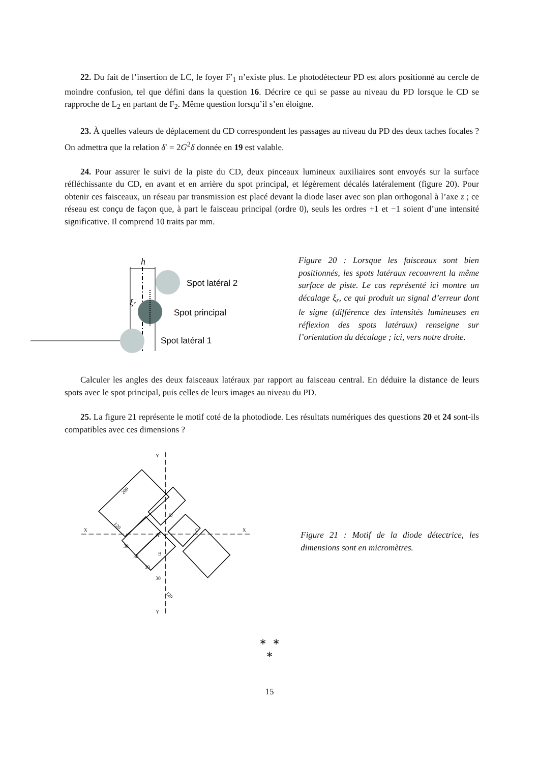22. Du fait de l’insertion de LC, le foyer F′<sub>1</sub> n’existe plus. Le photodétecteur PD est alors positionné au cercle de moindre confusion, tel que défini dans la question 16. Décrire ce qui se passe au niveau du PD lorsque le CD se rapproche de L<sub>2</sub> en partant de F<sub>2</sub>. Même question lorsqu’il s’en éloigne.
23. À quelles valeurs de déplacement du CD correspondent les passages au niveau du PD des deux taches focales ? On admettra que la relation δ′ = 2G<sup>2</sup>δ donnée en 19 est valable.
24. Pour assurer le suivi de la piste du CD, deux pinceaux lumineux auxiliaires sont envoyés sur la surface réfléchissante du CD, en avant et en arrière du spot principal, et légèrement décalés latéralement (figure 20). Pour obtenir ces faisceaux, un réseau par transmission est placé devant la diode laser avec son plan orthogonal à l’axe z ; ce réseau est conçu de façon que, à part le faisceau principal (ordre 0), seuls les ordres +1 et −1 soient d’une intensité significative. Il comprend 10 traits par mm.
h
ξr
Spot latéral 2
Spot principal
Spot latéral 1
Figure 20 : Lorsque les faisceaux sont bien positionnés, les spots latéraux recouvrent la même surface de piste. Le cas représenté ici montre un décalage ξ<sub>r</sub>, ce qui produit un signal d’erreur dont le signe (différence des intensités lumineuses en réflexion des spots latéraux) renseigne sur l’orientation du décalage ; ici, vers notre droite.
Calculer les angles des deux faisceaux latéraux par rapport au faisceau central. En déduire la distance de leurs spots avec le spot principal, puis celles de leurs images au niveau du PD.
25. La figure 21 représente le motif coté de la photodiode. Les résultats numériques des questions 20 et 24 sont-ils compatibles avec ces dimensions ?
Y
Y
X
X
A
B
C
D
200
120
30
50
50
30
120
Figure 21 : Motif de la diode détectrice, les dimensions sont en micromètres.
∗ ∗
∗
15